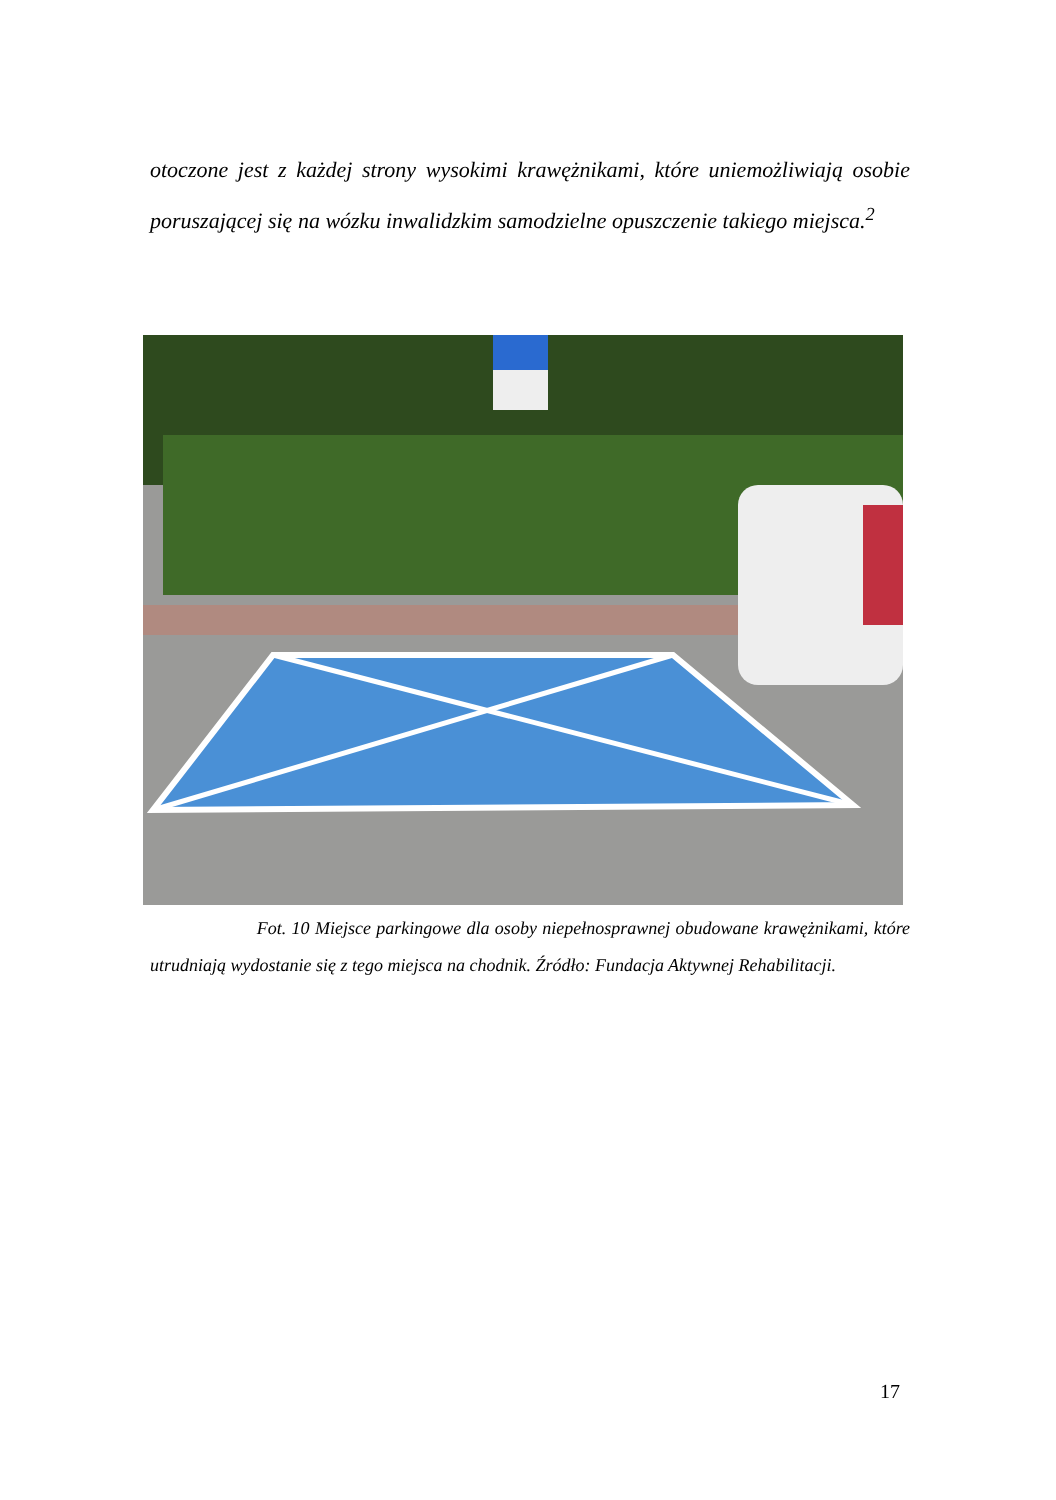otoczone jest z każdej strony wysokimi krawężnikami, które uniemożliwiają osobie poruszającej się na wózku inwalidzkim samodzielne opuszczenie takiego miejsca.<sup>2</sup>
Fot. 10 Miejsce parkingowe dla osoby niepełnosprawnej obudowane krawężnikami, które utrudniają wydostanie się z tego miejsca na chodnik. Źródło: Fundacja Aktywnej Rehabilitacji.
17